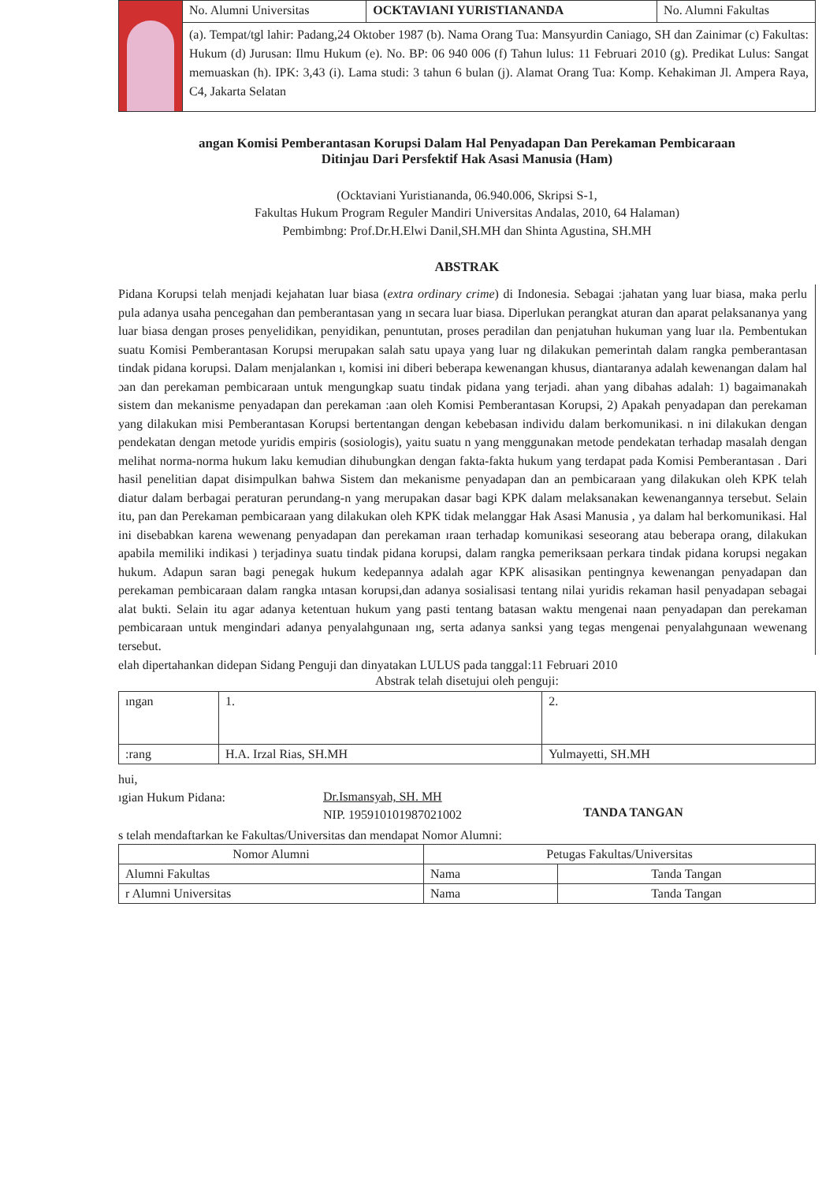| | No. Alumni Universitas | OCKTAVIANI YURISTIANANDA | No. Alumni Fakultas |
| | (a). Tempat/tgl lahir: Padang,24 Oktober 1987 (b). Nama Orang Tua: Mansyurdin Caniago, SH dan Zainimar (c) Fakultas: Hukum (d) Jurusan: Ilmu Hukum (e). No. BP: 06 940 006 (f) Tahun lulus: 11 Februari 2010 (g). Predikat Lulus: Sangat memuaskan (h). IPK: 3,43 (i). Lama studi: 3 tahun 6 bulan (j). Alamat Orang Tua: Komp. Kehakiman Jl. Ampera Raya, C4, Jakarta Selatan | | |
angan Komisi Pemberantasan Korupsi Dalam Hal Penyadapan Dan Perekaman Pembicaraan
Ditinjau Dari Persfektif Hak Asasi Manusia (Ham)
(Ocktaviani Yuristiananda, 06.940.006, Skripsi S-1,
Fakultas Hukum Program Reguler Mandiri Universitas Andalas, 2010, 64 Halaman)
Pembimbng: Prof.Dr.H.Elwi Danil,SH.MH dan Shinta Agustina, SH.MH
ABSTRAK
Pidana Korupsi telah menjadi kejahatan luar biasa (extra ordinary crime) di Indonesia. Sebagai :jahatan yang luar biasa, maka perlu pula adanya usaha pencegahan dan pemberantasan yang ın secara luar biasa. Diperlukan perangkat aturan dan aparat pelaksananya yang luar biasa dengan proses penyelidikan, penyidikan, penuntutan, proses peradilan dan penjatuhan hukuman yang luar ıla. Pembentukan suatu Komisi Pemberantasan Korupsi merupakan salah satu upaya yang luar ng dilakukan pemerintah dalam rangka pemberantasan tindak pidana korupsi. Dalam menjalankan ı, komisi ini diberi beberapa kewenangan khusus, diantaranya adalah kewenangan dalam hal ɔan dan perekaman pembicaraan untuk mengungkap suatu tindak pidana yang terjadi. ahan yang dibahas adalah: 1) bagaimanakah sistem dan mekanisme penyadapan dan perekaman :aan oleh Komisi Pemberantasan Korupsi, 2) Apakah penyadapan dan perekaman yang dilakukan misi Pemberantasan Korupsi bertentangan dengan kebebasan individu dalam berkomunikasi. n ini dilakukan dengan pendekatan dengan metode yuridis empiris (sosiologis), yaitu suatu n yang menggunakan metode pendekatan terhadap masalah dengan melihat norma-norma hukum laku kemudian dihubungkan dengan fakta-fakta hukum yang terdapat pada Komisi Pemberantasan . Dari hasil penelitian dapat disimpulkan bahwa Sistem dan mekanisme penyadapan dan an pembicaraan yang dilakukan oleh KPK telah diatur dalam berbagai peraturan perundang-n yang merupakan dasar bagi KPK dalam melaksanakan kewenangannya tersebut. Selain itu, pan dan Perekaman pembicaraan yang dilakukan oleh KPK tidak melanggar Hak Asasi Manusia , ya dalam hal berkomunikasi. Hal ini disebabkan karena wewenang penyadapan dan perekaman ıraan terhadap komunikasi seseorang atau beberapa orang, dilakukan apabila memiliki indikasi ) terjadinya suatu tindak pidana korupsi, dalam rangka pemeriksaan perkara tindak pidana korupsi negakan hukum. Adapun saran bagi penegak hukum kedepannya adalah agar KPK alisasikan pentingnya kewenangan penyadapan dan perekaman pembicaraan dalam rangka ıntasan korupsi,dan adanya sosialisasi tentang nilai yuridis rekaman hasil penyadapan sebagai alat bukti. Selain itu agar adanya ketentuan hukum yang pasti tentang batasan waktu mengenai naan penyadapan dan perekaman pembicaraan untuk mengindari adanya penyalahgunaan ıng, serta adanya sanksi yang tegas mengenai penyalahgunaan wewenang tersebut.
elah dipertahankan didepan Sidang Penguji dan dinyatakan LULUS pada tanggal:11 Februari 2010
Abstrak telah disetujui oleh penguji:
| ıngan | 1. | 2. |
| :rang | H.A. Irzal Rias, SH.MH | Yulmayetti, SH.MH |
hui,
ıgian Hukum Pidana:
Dr.Ismansyah, SH. MH
NIP. 195910101987021002
TANDA TANGAN
s telah mendaftarkan ke Fakultas/Universitas dan mendapat Nomor Alumni:
| Nomor Alumni | Petugas Fakultas/Universitas | |
| --- | --- | --- |
| Alumni Fakultas | Nama | Tanda Tangan |
| r Alumni Universitas | Nama | Tanda Tangan |